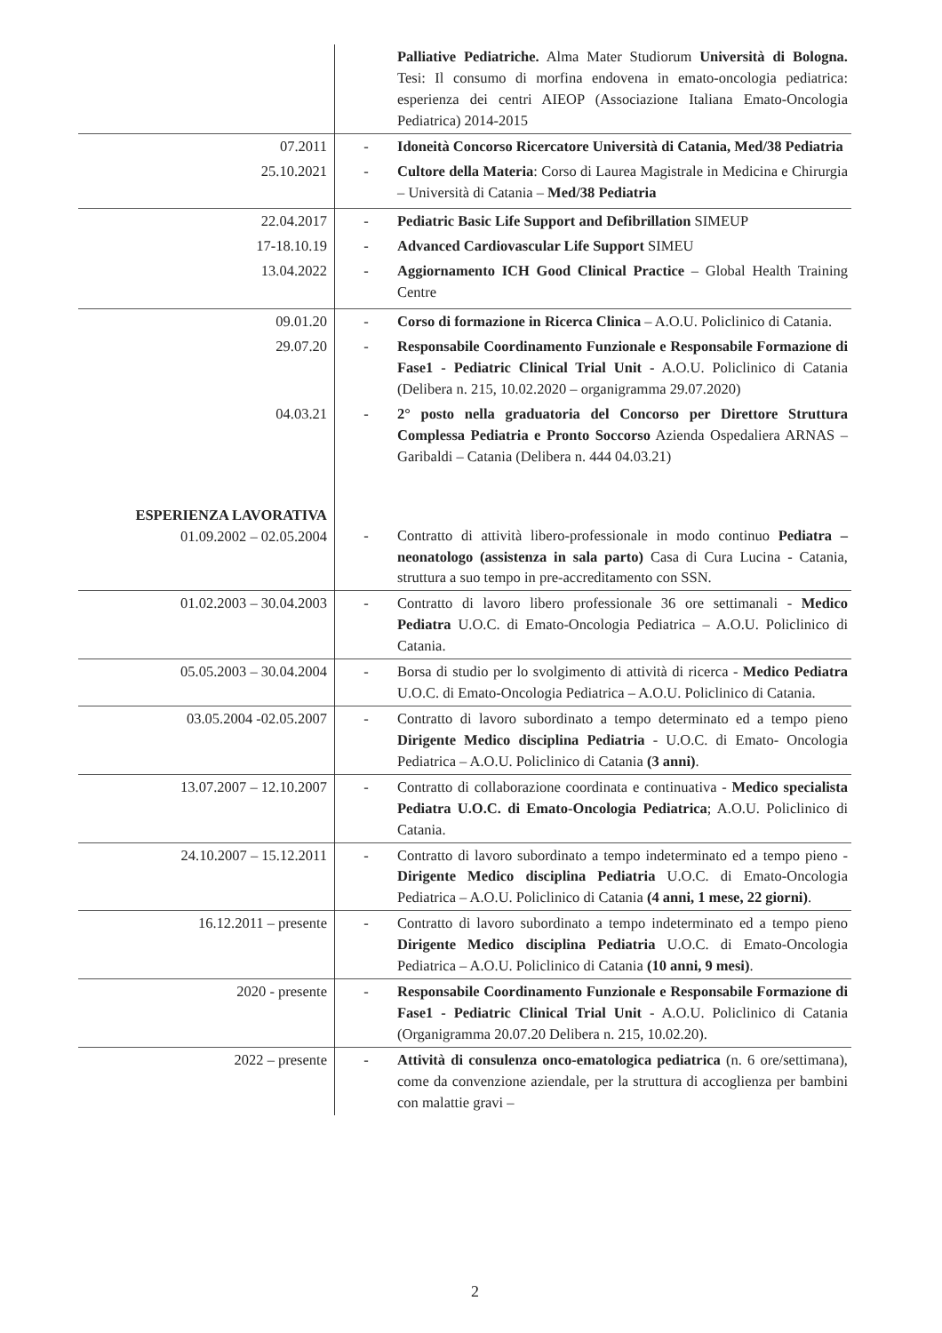| | | Palliative Pediatriche. Alma Mater Studiorum Università di Bologna. Tesi: Il consumo di morfina endovena in emato-oncologia pediatrica: esperienza dei centri AIEOP (Associazione Italiana Emato-Oncologia Pediatrica) 2014-2015 |
| 07.2011 25.10.2021 | - - | Idoneità Concorso Ricercatore Università di Catania, Med/38 Pediatria Cultore della Materia : Corso di Laurea Magistrale in Medicina e Chirurgia – Università di Catania – Med/38 Pediatria |
| 22.04.2017 17-18.10.19 13.04.2022 | - - - | Pediatric Basic Life Support and Defibrillation SIMEUP Advanced Cardiovascular Life Support SIMEU Aggiornamento ICH Good Clinical Practice – Global Health Training Centre |
| 09.01.20 | - | Corso di formazione in Ricerca Clinica – A.O.U. Policlinico di Catania. |
| 29.07.20 | - | Responsabile Coordinamento Funzionale e Responsabile Formazione di Fase1 - Pediatric Clinical Trial Unit - A.O.U. Policlinico di Catania (Delibera n. 215, 10.02.2020 – organigramma 29.07.2020) |
| 04.03.21 | - | 2° posto nella graduatoria del Concorso per Direttore Struttura Complessa Pediatria e Pronto Soccorso Azienda Ospedaliera ARNAS – Garibaldi – Catania (Delibera n. 444 04.03.21) |
| ESPERIENZA LAVORATIVA 01.09.2002 – 02.05.2004 | - | Contratto di attività libero-professionale in modo continuo Pediatra – neonatologo (assistenza in sala parto) Casa di Cura Lucina - Catania, struttura a suo tempo in pre-accreditamento con SSN. |
| 01.02.2003 – 30.04.2003 | - | Contratto di lavoro libero professionale 36 ore settimanali - Medico Pediatra U.O.C. di Emato-Oncologia Pediatrica – A.O.U. Policlinico di Catania. |
| 05.05.2003 – 30.04.2004 | - | Borsa di studio per lo svolgimento di attività di ricerca - Medico Pediatra U.O.C. di Emato-Oncologia Pediatrica – A.O.U. Policlinico di Catania. |
| 03.05.2004 -02.05.2007 | - | Contratto di lavoro subordinato a tempo determinato ed a tempo pieno Dirigente Medico disciplina Pediatria - U.O.C. di Emato- Oncologia Pediatrica – A.O.U. Policlinico di Catania (3 anni) . |
| 13.07.2007 – 12.10.2007 | - | Contratto di collaborazione coordinata e continuativa - Medico specialista Pediatra U.O.C. di Emato-Oncologia Pediatrica ; A.O.U. Policlinico di Catania. |
| 24.10.2007 – 15.12.2011 | - | Contratto di lavoro subordinato a tempo indeterminato ed a tempo pieno - Dirigente Medico disciplina Pediatria U.O.C. di Emato-Oncologia Pediatrica – A.O.U. Policlinico di Catania (4 anni, 1 mese, 22 giorni) . |
| 16.12.2011 – presente | - | Contratto di lavoro subordinato a tempo indeterminato ed a tempo pieno Dirigente Medico disciplina Pediatria U.O.C. di Emato-Oncologia Pediatrica – A.O.U. Policlinico di Catania (10 anni, 9 mesi) . |
| 2020 - presente | - | Responsabile Coordinamento Funzionale e Responsabile Formazione di Fase1 - Pediatric Clinical Trial Unit - A.O.U. Policlinico di Catania (Organigramma 20.07.20 Delibera n. 215, 10.02.20). |
| 2022 – presente | - | Attività di consulenza onco-ematologica pediatrica (n. 6 ore/settimana), come da convenzione aziendale, per la struttura di accoglienza per bambini con malattie gravi – |
2